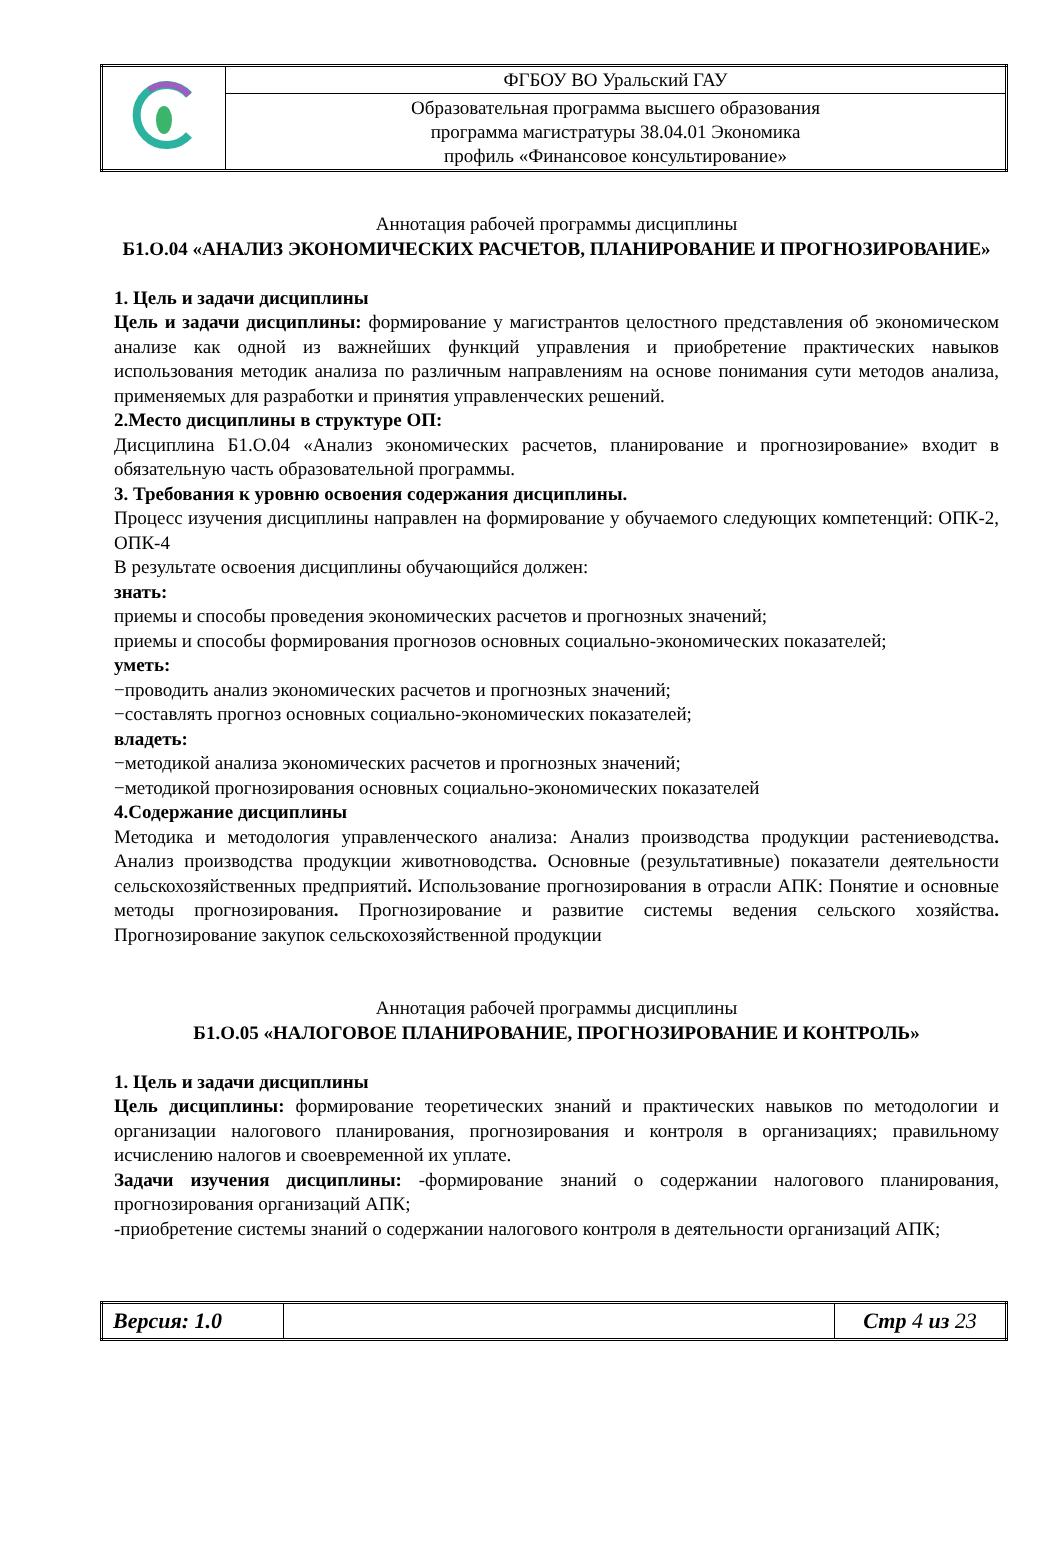| | ФГБОУ ВО Уральский ГАУ |
| | Образовательная программа высшего образования программа магистратуры 38.04.01 Экономика профиль «Финансовое консультирование» |
Аннотация рабочей программы дисциплины
Б1.О.04 «АНАЛИЗ ЭКОНОМИЧЕСКИХ РАСЧЕТОВ, ПЛАНИРОВАНИЕ И ПРОГНОЗИРОВАНИЕ»
1. Цель и задачи дисциплины
Цель и задачи дисциплины: формирование у магистрантов целостного представления об экономическом анализе как одной из важнейших функций управления и приобретение практических навыков использования методик анализа по различным направлениям на основе понимания сути методов анализа, применяемых для разработки и принятия управленческих решений.
2.Место дисциплины в структуре ОП:
Дисциплина Б1.О.04 «Анализ экономических расчетов, планирование и прогнозирование» входит в обязательную часть образовательной программы.
3. Требования к уровню освоения содержания дисциплины.
Процесс изучения дисциплины направлен на формирование у обучаемого следующих компетенций: ОПК-2, ОПК-4
В результате освоения дисциплины обучающийся должен:
знать:
приемы и способы проведения экономических расчетов и прогнозных значений;
приемы и способы формирования прогнозов основных социально-экономических показателей;
уметь:
−проводить анализ экономических расчетов и прогнозных значений;
−составлять прогноз основных социально-экономических показателей;
владеть:
−методикой анализа экономических расчетов и прогнозных значений;
−методикой прогнозирования основных социально-экономических показателей
4.Содержание дисциплины
Методика и методология управленческого анализа: Анализ производства продукции растениеводства. Анализ производства продукции животноводства. Основные (результативные) показатели деятельности сельскохозяйственных предприятий. Использование прогнозирования в отрасли АПК: Понятие и основные методы прогнозирования. Прогнозирование и развитие системы ведения сельского хозяйства. Прогнозирование закупок сельскохозяйственной продукции
Аннотация рабочей программы дисциплины
Б1.О.05 «НАЛОГОВОЕ ПЛАНИРОВАНИЕ, ПРОГНОЗИРОВАНИЕ И КОНТРОЛЬ»
1. Цель и задачи дисциплины
Цель дисциплины: формирование теоретических знаний и практических навыков по методологии и организации налогового планирования, прогнозирования и контроля в организациях; правильному исчислению налогов и своевременной их уплате.
Задачи изучения дисциплины: -формирование знаний о содержании налогового планирования, прогнозирования организаций АПК;
-приобретение системы знаний о содержании налогового контроля в деятельности организаций АПК;
| Версия: 1.0 | | Стр 4 из 23 |